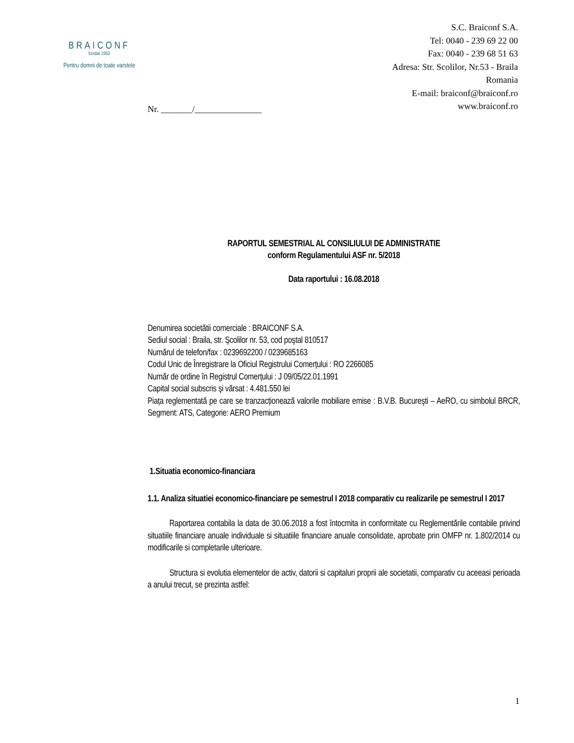BRAICONF
fondat 1950
Pentru domni de toate varstele
S.C. Braiconf S.A.
Tel: 0040 - 239 69 22 00
Fax: 0040 - 239 68 51 63
Adresa: Str. Scolilor, Nr.53 - Braila
Romania
E-mail: braiconf@braiconf.ro
www.braiconf.ro
Nr. _______/_______________
RAPORTUL SEMESTRIAL AL CONSILIULUI DE ADMINISTRATIE
conform Regulamentului ASF nr. 5/2018
Data raportului : 16.08.2018
Denumirea societătii comerciale : BRAICONF S.A.
Sediul social : Braila, str. Şcolilor nr. 53, cod poştal 810517
Numărul de telefon/fax : 0239692200 / 0239685163
Codul Unic de Înregistrare la Oficiul Registrului Comerțului : RO 2266085
Număr de ordine în Registrul Comerțului : J 09/05/22.01.1991
Capital social subscris şi vărsat : 4.481.550 lei
Piața reglementată pe care se tranzacționează valorile mobiliare emise : B.V.B. Bucureşti – AeRO, cu simbolul BRCR, Segment: ATS, Categorie: AERO Premium
1.Situatia economico-financiara
1.1. Analiza situatiei economico-financiare pe semestrul I 2018 comparativ cu realizarile pe semestrul I 2017
Raportarea contabila la data de 30.06.2018 a fost întocmita in conformitate cu Reglementările contabile privind situatiile financiare anuale individuale si situatiile financiare anuale consolidate, aprobate prin OMFP nr. 1.802/2014 cu modificarile si completarile ulterioare.
Structura si evolutia elementelor de activ, datorii si capitaluri proprii ale societatii, comparativ cu aceeasi perioada a anului trecut, se prezinta astfel:
1